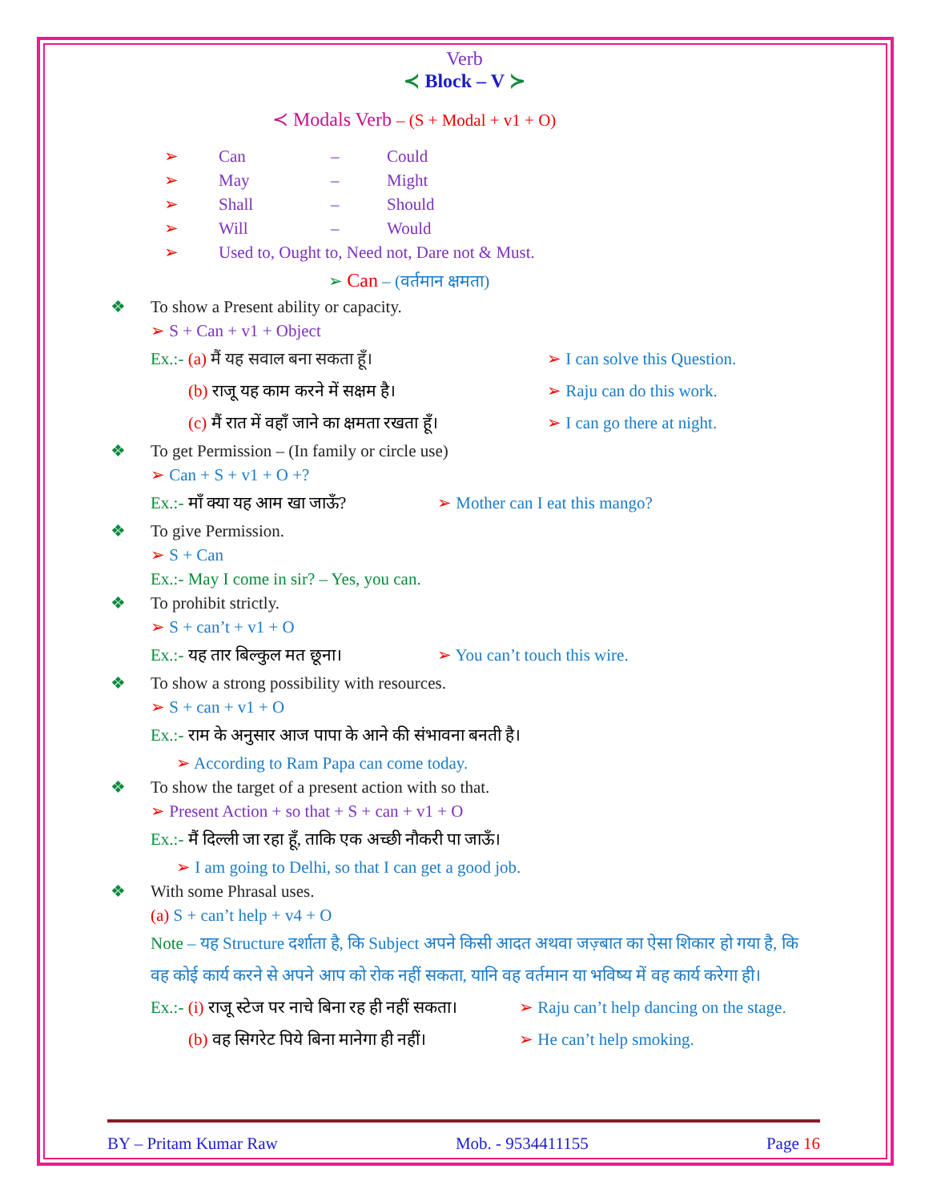Verb
≺ Block – V ≻
≺ Modals Verb – (S + Modal + v1 + O)
➢ Can – Could
➢ May – Might
➢ Shall – Should
➢ Will – Would
➢ Used to, Ought to, Need not, Dare not & Must.
➢ Can – (वर्तमान क्षमता)
❖ To show a Present ability or capacity.
➢ S + Can + v1 + Object
Ex.:- (a) मैं यह सवाल बना सकता हूँ। ➢ I can solve this Question.
(b) राजू यह काम करने में सक्षम है। ➢ Raju can do this work.
(c) मैं रात में वहाँ जाने का क्षमता रखता हूँ। ➢ I can go there at night.
❖ To get Permission – (In family or circle use)
➢ Can + S + v1 + O +?
Ex.:- माँ क्या यह आम खा जाऊँ? ➢ Mother can I eat this mango?
❖ To give Permission.
➢ S + Can
Ex.:- May I come in sir? – Yes, you can.
❖ To prohibit strictly.
➢ S + can’t + v1 + O
Ex.:- यह तार बिल्कुल मत छूना। ➢ You can’t touch this wire.
❖ To show a strong possibility with resources.
➢ S + can + v1 + O
Ex.:- राम के अनुसार आज पापा के आने की संभावना बनती है।
➢ According to Ram Papa can come today.
❖ To show the target of a present action with so that.
➢ Present Action + so that + S + can + v1 + O
Ex.:- मैं दिल्ली जा रहा हूँ, ताकि एक अच्छी नौकरी पा जाऊँ।
➢ I am going to Delhi, so that I can get a good job.
❖ With some Phrasal uses.
(a) S + can’t help + v4 + O
Note – यह Structure दर्शाता है, कि Subject अपने किसी आदत अथवा जज़्बात का ऐसा शिकार हो गया है, कि वह कोई कार्य करने से अपने आप को रोक नहीं सकता, यानि वह वर्तमान या भविष्य में वह कार्य करेगा ही।
Ex.:- (i) राजू स्टेज पर नाचे बिना रह ही नहीं सकता। ➢ Raju can’t help dancing on the stage.
(b) वह सिगरेट पिये बिना मानेगा ही नहीं। ➢ He can’t help smoking.
BY – Pritam Kumar Raw Mob. - 9534411155 Page 16